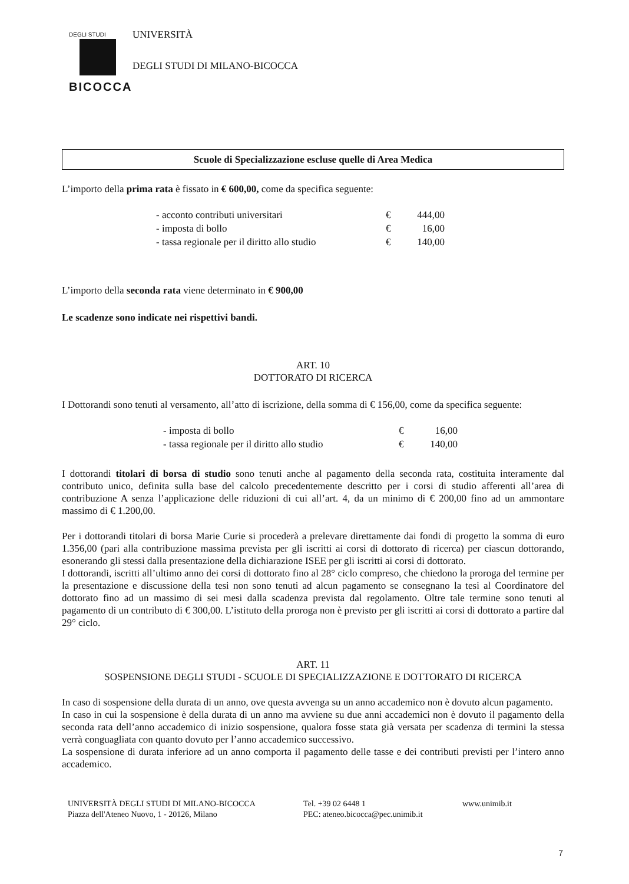DEGLI STUDI
BICOCCA
UNIVERSITÀ
DEGLI STUDI DI MILANO-BICOCCA
Scuole di Specializzazione escluse quelle di Area Medica
L’importo della prima rata è fissato in € 600,00, come da specifica seguente:
| - acconto contributi universitari | € | 444,00 |
| - imposta di bollo | € | 16,00 |
| - tassa regionale per il diritto allo studio | € | 140,00 |
L’importo della seconda rata viene determinato in € 900,00
Le scadenze sono indicate nei rispettivi bandi.
ART. 10
DOTTORATO DI RICERCA
I Dottorandi sono tenuti al versamento, all’atto di iscrizione, della somma di € 156,00, come da specifica seguente:
| - imposta di bollo | € | 16,00 |
| - tassa regionale per il diritto allo studio | € | 140,00 |
I dottorandi titolari di borsa di studio sono tenuti anche al pagamento della seconda rata, costituita interamente dal contributo unico, definita sulla base del calcolo precedentemente descritto per i corsi di studio afferenti all’area di contribuzione A senza l’applicazione delle riduzioni di cui all’art. 4, da un minimo di € 200,00 fino ad un ammontare massimo di € 1.200,00.
Per i dottorandi titolari di borsa Marie Curie si procederà a prelevare direttamente dai fondi di progetto la somma di euro 1.356,00 (pari alla contribuzione massima prevista per gli iscritti ai corsi di dottorato di ricerca) per ciascun dottorando, esonerando gli stessi dalla presentazione della dichiarazione ISEE per gli iscritti ai corsi di dottorato.
I dottorandi, iscritti all’ultimo anno dei corsi di dottorato fino al 28° ciclo compreso, che chiedono la proroga del termine per la presentazione e discussione della tesi non sono tenuti ad alcun pagamento se consegnano la tesi al Coordinatore del dottorato fino ad un massimo di sei mesi dalla scadenza prevista dal regolamento. Oltre tale termine sono tenuti al pagamento di un contributo di € 300,00. L’istituto della proroga non è previsto per gli iscritti ai corsi di dottorato a partire dal 29° ciclo.
ART. 11
SOSPENSIONE DEGLI STUDI - SCUOLE DI SPECIALIZZAZIONE E DOTTORATO DI RICERCA
In caso di sospensione della durata di un anno, ove questa avvenga su un anno accademico non è dovuto alcun pagamento.
In caso in cui la sospensione è della durata di un anno ma avviene su due anni accademici non è dovuto il pagamento della seconda rata dell’anno accademico di inizio sospensione, qualora fosse stata già versata per scadenza di termini la stessa verrà conguagliata con quanto dovuto per l’anno accademico successivo.
La sospensione di durata inferiore ad un anno comporta il pagamento delle tasse e dei contributi previsti per l’intero anno accademico.
UNIVERSITÀ DEGLI STUDI DI MILANO-BICOCCA
Piazza dell'Ateneo Nuovo, 1 - 20126, Milano
Tel. +39 02 6448 1
PEC: ateneo.bicocca@pec.unimib.it
www.unimib.it
7